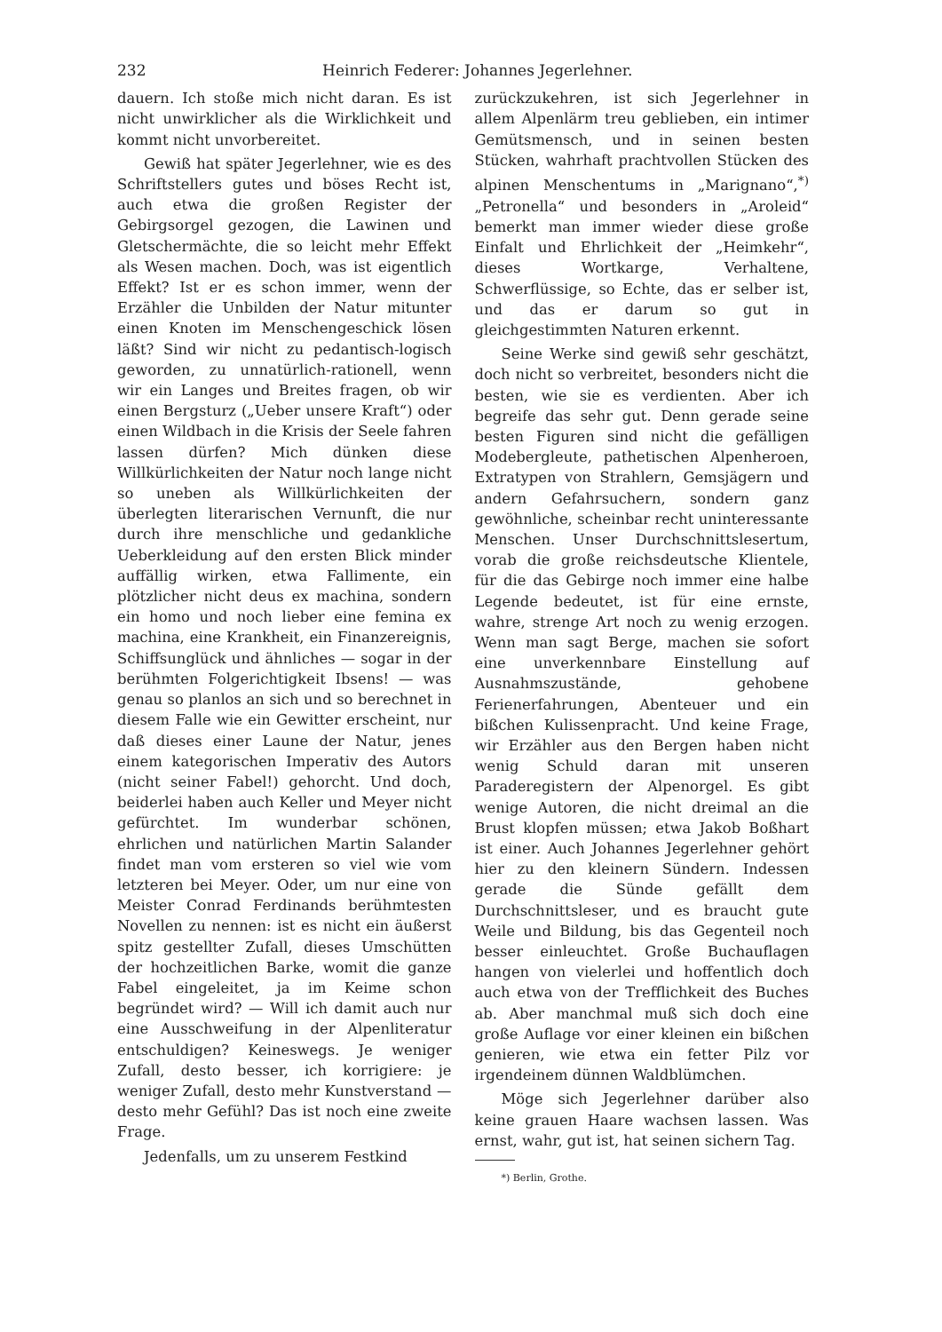232 Heinrich Federer: Johannes Jegerlehner.
dauern. Ich stoße mich nicht daran. Es ist nicht unwirklicher als die Wirklichkeit und kommt nicht unvorbereitet.
Gewiß hat später Jegerlehner, wie es des Schriftstellers gutes und böses Recht ist, auch etwa die großen Register der Gebirgsorgel gezogen, die Lawinen und Gletschermächte, die so leicht mehr Effekt als Wesen machen. Doch, was ist eigentlich Effekt? Ist er es schon immer, wenn der Erzähler die Unbilden der Natur mitunter einen Knoten im Menschengeschick lösen läßt? Sind wir nicht zu pedantisch-logisch geworden, zu unnatürlich-rationell, wenn wir ein Langes und Breites fragen, ob wir einen Bergsturz („Ueber unsere Kraft“) oder einen Wildbach in die Krisis der Seele fahren lassen dürfen? Mich dünken diese Willkürlichkeiten der Natur noch lange nicht so uneben als Willkürlichkeiten der überlegten literarischen Vernunft, die nur durch ihre menschliche und gedankliche Ueberkleidung auf den ersten Blick minder auffällig wirken, etwa Fallimente, ein plötzlicher nicht deus ex machina, sondern ein homo und noch lieber eine femina ex machina, eine Krankheit, ein Finanzereignis, Schiffsunglück und ähnliches — sogar in der berühmten Folgerichtigkeit Ibsens! — was genau so planlos an sich und so berechnet in diesem Falle wie ein Gewitter erscheint, nur daß dieses einer Laune der Natur, jenes einem kategorischen Imperativ des Autors (nicht seiner Fabel!) gehorcht. Und doch, beiderlei haben auch Keller und Meyer nicht gefürchtet. Im wunderbar schönen, ehrlichen und natürlichen Martin Salander findet man vom ersteren so viel wie vom letzteren bei Meyer. Oder, um nur eine von Meister Conrad Ferdinands berühmtesten Novellen zu nennen: ist es nicht ein äußerst spitz gestellter Zufall, dieses Umschütten der hochzeitlichen Barke, womit die ganze Fabel eingeleitet, ja im Keime schon begründet wird? — Will ich damit auch nur eine Ausschweifung in der Alpenliteratur entschuldigen? Keineswegs. Je weniger Zufall, desto besser, ich korrigiere: je weniger Zufall, desto mehr Kunstverstand — desto mehr Gefühl? Das ist noch eine zweite Frage.
Jedenfalls, um zu unserem Festkind
zurückzukehren, ist sich Jegerlehner in allem Alpenlärm treu geblieben, ein intimer Gemütsmensch, und in seinen besten Stücken, wahrhaft prachtvollen Stücken des alpinen Menschentums in „Marignano“,<sup>*)</sup> „Petronella“ und besonders in „Aroleid“ bemerkt man immer wieder diese große Einfalt und Ehrlichkeit der „Heimkehr“, dieses Wortkarge, Verhaltene, Schwerflüssige, so Echte, das er selber ist, und das er darum so gut in gleichgestimmten Naturen erkennt.
Seine Werke sind gewiß sehr geschätzt, doch nicht so verbreitet, besonders nicht die besten, wie sie es verdienten. Aber ich begreife das sehr gut. Denn gerade seine besten Figuren sind nicht die gefälligen Modebergleute, pathetischen Alpenheroen, Extratypen von Strahlern, Gemsjägern und andern Gefahrsuchern, sondern ganz gewöhnliche, scheinbar recht uninteressante Menschen. Unser Durchschnittslesertum, vorab die große reichsdeutsche Klientele, für die das Gebirge noch immer eine halbe Legende bedeutet, ist für eine ernste, wahre, strenge Art noch zu wenig erzogen. Wenn man sagt Berge, machen sie sofort eine unverkennbare Einstellung auf Ausnahmszustände, gehobene Ferienerfahrungen, Abenteuer und ein bißchen Kulissenpracht. Und keine Frage, wir Erzähler aus den Bergen haben nicht wenig Schuld daran mit unseren Paraderegistern der Alpenorgel. Es gibt wenige Autoren, die nicht dreimal an die Brust klopfen müssen; etwa Jakob Boßhart ist einer. Auch Johannes Jegerlehner gehört hier zu den kleinern Sündern. Indessen gerade die Sünde gefällt dem Durchschnittsleser, und es braucht gute Weile und Bildung, bis das Gegenteil noch besser einleuchtet. Große Buchauflagen hangen von vielerlei und hoffentlich doch auch etwa von der Trefflichkeit des Buches ab. Aber manchmal muß sich doch eine große Auflage vor einer kleinen ein bißchen genieren, wie etwa ein fetter Pilz vor irgendeinem dünnen Waldblümchen.
Möge sich Jegerlehner darüber also keine grauen Haare wachsen lassen. Was ernst, wahr, gut ist, hat seinen sichern Tag.
*) Berlin, Grothe.